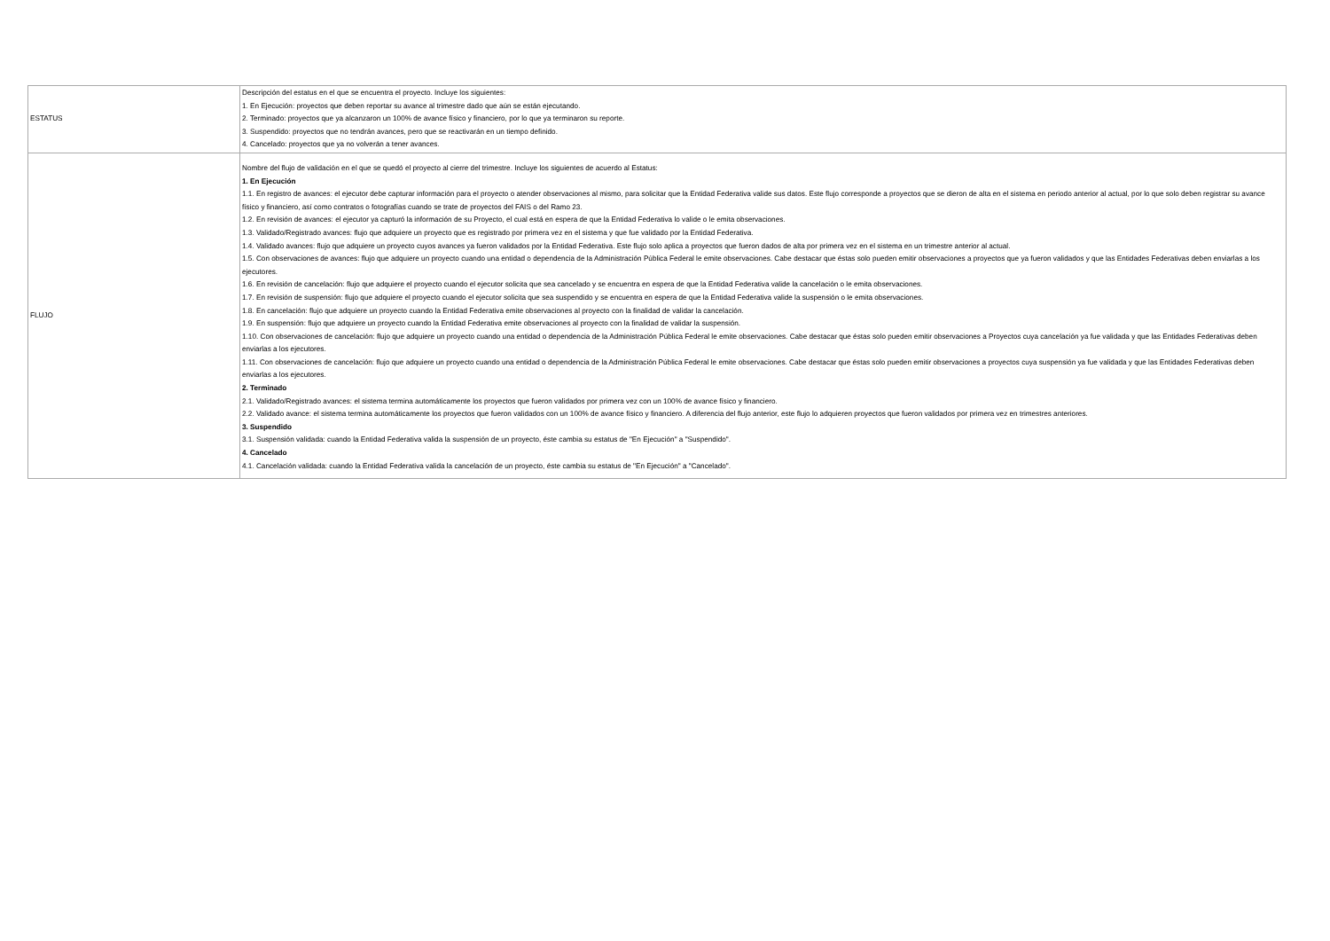| ESTATUS | Descripción del estatus en el que se encuentra el proyecto. Incluye los siguientes: 1. En Ejecución: proyectos que deben reportar su avance al trimestre dado que aún se están ejecutando. 2. Terminado: proyectos que ya alcanzaron un 100% de avance físico y financiero, por lo que ya terminaron su reporte. 3. Suspendido: proyectos que no tendrán avances, pero que se reactivarán en un tiempo definido. 4. Cancelado: proyectos que ya no volverán a tener avances. |
| FLUJO | Nombre del flujo de validación en el que se quedó el proyecto al cierre del trimestre. Incluye los siguientes de acuerdo al Estatus: 1. En Ejecución 1.1. En registro de avances: el ejecutor debe capturar información para el proyecto o atender observaciones al mismo, para solicitar que la Entidad Federativa valide sus datos. Este flujo corresponde a proyectos que se dieron de alta en el sistema en periodo anterior al actual, por lo que solo deben registrar su avance físico y financiero, así como contratos o fotografías cuando se trate de proyectos del FAIS o del Ramo 23. 1.2. En revisión de avances: el ejecutor ya capturó la información de su Proyecto, el cual está en espera de que la Entidad Federativa lo valide o le emita observaciones. 1.3. Validado/Registrado avances: flujo que adquiere un proyecto que es registrado por primera vez en el sistema y que fue validado por la Entidad Federativa. 1.4. Validado avances: flujo que adquiere un proyecto cuyos avances ya fueron validados por la Entidad Federativa. Este flujo solo aplica a proyectos que fueron dados de alta por primera vez en el sistema en un trimestre anterior al actual. 1.5. Con observaciones de avances: flujo que adquiere un proyecto cuando una entidad o dependencia de la Administración Pública Federal le emite observaciones. Cabe destacar que éstas solo pueden emitir observaciones a proyectos que ya fueron validados y que las Entidades Federativas deben enviarlas a los ejecutores. 1.6. En revisión de cancelación: flujo que adquiere el proyecto cuando el ejecutor solicita que sea cancelado y se encuentra en espera de que la Entidad Federativa valide la cancelación o le emita observaciones. 1.7. En revisión de suspensión: flujo que adquiere el proyecto cuando el ejecutor solicita que sea suspendido y se encuentra en espera de que la Entidad Federativa valide la suspensión o le emita observaciones. 1.8. En cancelación: flujo que adquiere un proyecto cuando la Entidad Federativa emite observaciones al proyecto con la finalidad de validar la cancelación. 1.9. En suspensión: flujo que adquiere un proyecto cuando la Entidad Federativa emite observaciones al proyecto con la finalidad de validar la suspensión. 1.10. Con observaciones de cancelación: flujo que adquiere un proyecto cuando una entidad o dependencia de la Administración Pública Federal le emite observaciones. Cabe destacar que éstas solo pueden emitir observaciones a Proyectos cuya cancelación ya fue validada y que las Entidades Federativas deben enviarlas a los ejecutores. 1.11. Con observaciones de cancelación: flujo que adquiere un proyecto cuando una entidad o dependencia de la Administración Pública Federal le emite observaciones. Cabe destacar que éstas solo pueden emitir observaciones a proyectos cuya suspensión ya fue validada y que las Entidades Federativas deben enviarlas a los ejecutores. 2. Terminado 2.1. Validado/Registrado avances: el sistema termina automáticamente los proyectos que fueron validados por primera vez con un 100% de avance físico y financiero. 2.2. Validado avance: el sistema termina automáticamente los proyectos que fueron validados con un 100% de avance físico y financiero. A diferencia del flujo anterior, este flujo lo adquieren proyectos que fueron validados por primera vez en trimestres anteriores. 3. Suspendido 3.1. Suspensión validada: cuando la Entidad Federativa valida la suspensión de un proyecto, éste cambia su estatus de "En Ejecución" a "Suspendido". 4. Cancelado 4.1. Cancelación validada: cuando la Entidad Federativa valida la cancelación de un proyecto, éste cambia su estatus de "En Ejecución" a "Cancelado". |